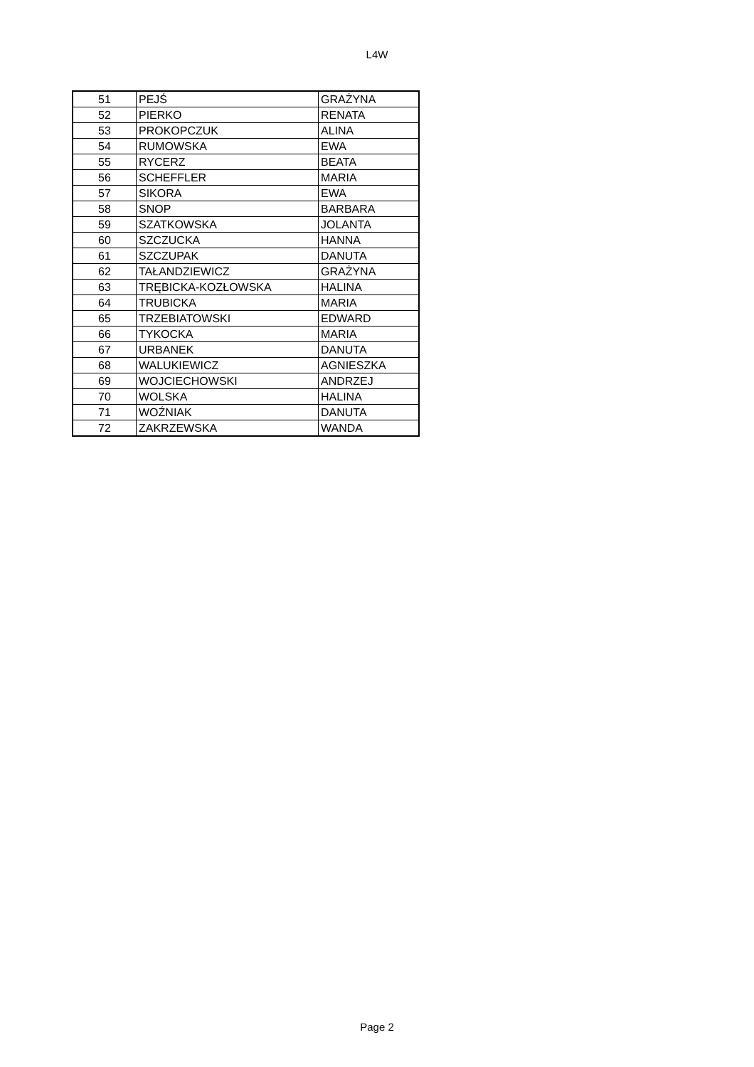L4W
| 51 | PEJŚ | GRAŻYNA |
| 52 | PIERKO | RENATA |
| 53 | PROKOPCZUK | ALINA |
| 54 | RUMOWSKA | EWA |
| 55 | RYCERZ | BEATA |
| 56 | SCHEFFLER | MARIA |
| 57 | SIKORA | EWA |
| 58 | SNOP | BARBARA |
| 59 | SZATKOWSKA | JOLANTA |
| 60 | SZCZUCKA | HANNA |
| 61 | SZCZUPAK | DANUTA |
| 62 | TAŁANDZIEWICZ | GRAŻYNA |
| 63 | TRĘBICKA-KOZŁOWSKA | HALINA |
| 64 | TRUBICKA | MARIA |
| 65 | TRZEBIATOWSKI | EDWARD |
| 66 | TYKOCKA | MARIA |
| 67 | URBANEK | DANUTA |
| 68 | WALUKIEWICZ | AGNIESZKA |
| 69 | WOJCIECHOWSKI | ANDRZEJ |
| 70 | WOLSKA | HALINA |
| 71 | WOŹNIAK | DANUTA |
| 72 | ZAKRZEWSKA | WANDA |
Page 2